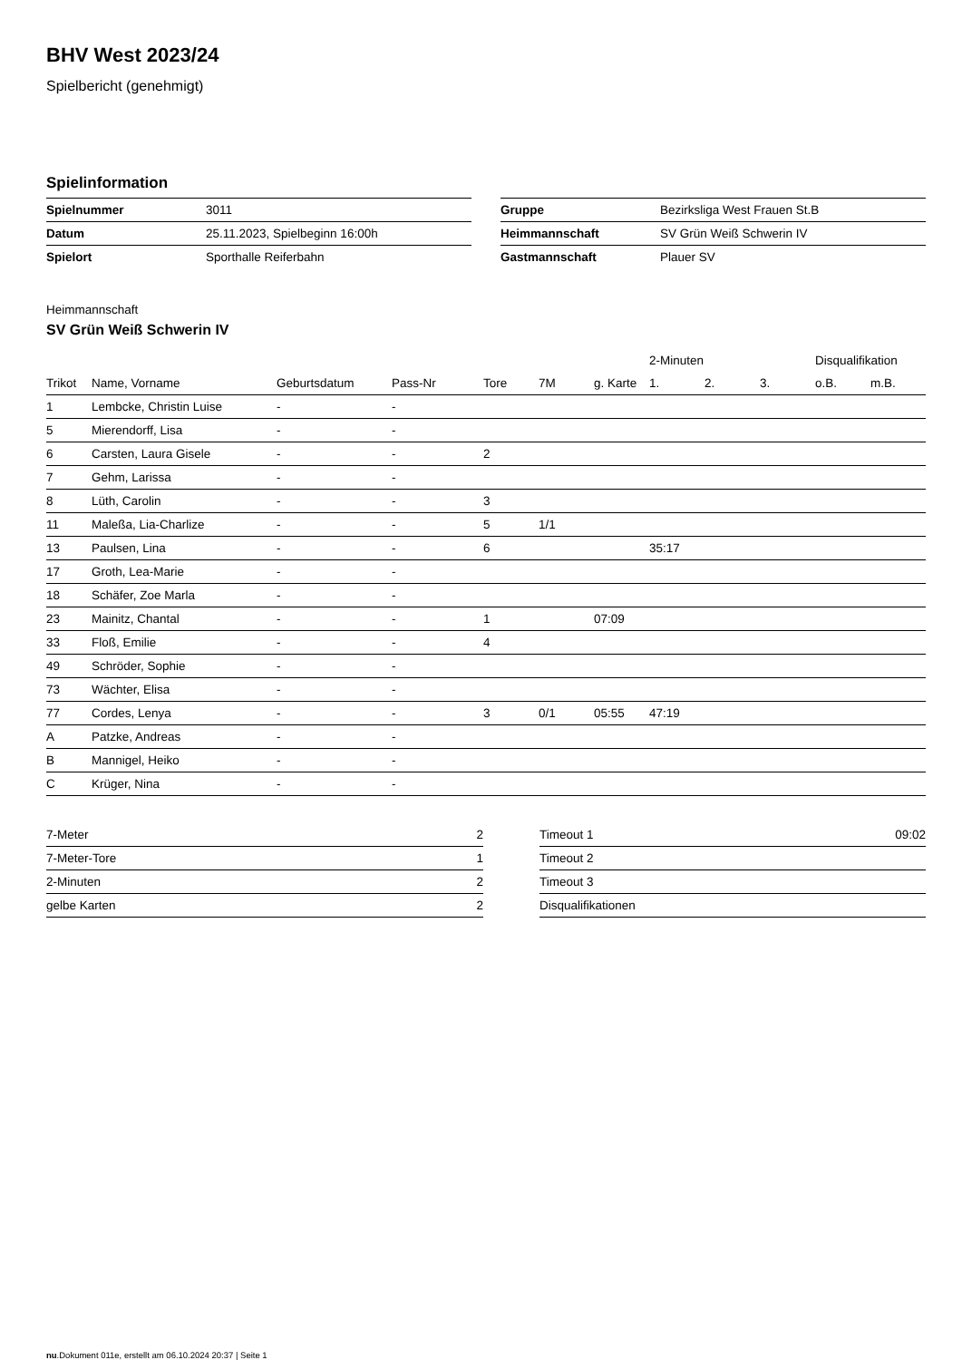BHV West 2023/24
Spielbericht (genehmigt)
Spielinformation
| Spielnummer | 3011 |
| Datum | 25.11.2023, Spielbeginn 16:00h |
| Spielort | Sporthalle Reiferbahn |
| Gruppe | Bezirksliga West Frauen St.B |
| Heimmannschaft | SV Grün Weiß Schwerin IV |
| Gastmannschaft | Plauer SV |
Heimmannschaft
SV Grün Weiß Schwerin IV
| | | | | | | | 2-Minuten | | | Disqualifikation | |
| --- | --- | --- | --- | --- | --- | --- | --- | --- | --- | --- | --- |
| Trikot | Name, Vorname | Geburtsdatum | Pass-Nr | Tore | 7M | g. Karte | 1. | 2. | 3. | o.B. | m.B. |
| 1 | Lembcke, Christin Luise | - | - | | | | | | | | |
| 5 | Mierendorff, Lisa | - | - | | | | | | | | |
| 6 | Carsten, Laura Gisele | - | - | 2 | | | | | | | |
| 7 | Gehm, Larissa | - | - | | | | | | | | |
| 8 | Lüth, Carolin | - | - | 3 | | | | | | | |
| 11 | Maleßa, Lia-Charlize | - | - | 5 | 1/1 | | | | | | |
| 13 | Paulsen, Lina | - | - | 6 | | | 35:17 | | | | |
| 17 | Groth, Lea-Marie | - | - | | | | | | | | |
| 18 | Schäfer, Zoe Marla | - | - | | | | | | | | |
| 23 | Mainitz, Chantal | - | - | 1 | | 07:09 | | | | | |
| 33 | Floß, Emilie | - | - | 4 | | | | | | | |
| 49 | Schröder, Sophie | - | - | | | | | | | | |
| 73 | Wächter, Elisa | - | - | | | | | | | | |
| 77 | Cordes, Lenya | - | - | 3 | 0/1 | 05:55 | 47:19 | | | | |
| A | Patzke, Andreas | - | - | | | | | | | | |
| B | Mannigel, Heiko | - | - | | | | | | | | |
| C | Krüger, Nina | - | - | | | | | | | | |
| 7-Meter | 2 |
| 7-Meter-Tore | 1 |
| 2-Minuten | 2 |
| gelbe Karten | 2 |
| Timeout 1 | 09:02 |
| Timeout 2 | |
| Timeout 3 | |
| Disqualifikationen | |
nu.Dokument 011e, erstellt am 06.10.2024 20:37 | Seite 1